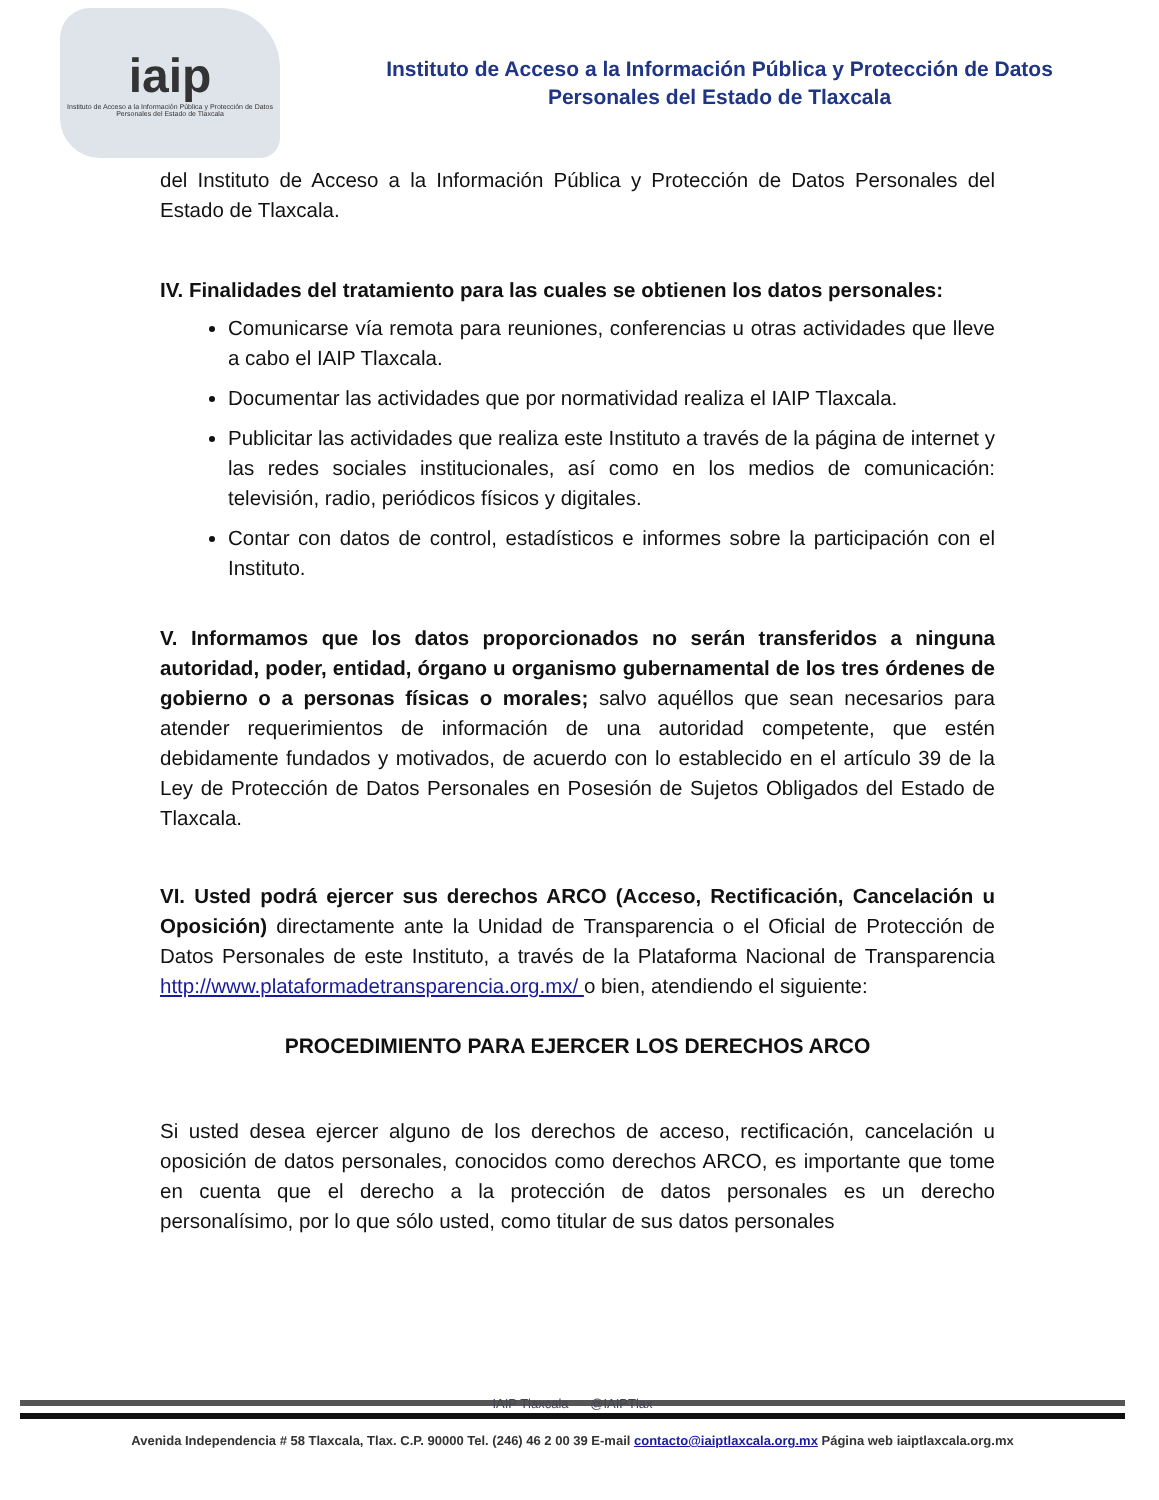iaip
Instituto de Acceso a la Información Pública y Protección de Datos Personales del Estado de Tlaxcala
Instituto de Acceso a la Información Pública y Protección de Datos
Personales del Estado de Tlaxcala
del Instituto de Acceso a la Información Pública y Protección de Datos Personales del Estado de Tlaxcala.
IV. Finalidades del tratamiento para las cuales se obtienen los datos personales:
Comunicarse vía remota para reuniones, conferencias u otras actividades que lleve a cabo el IAIP Tlaxcala.
Documentar las actividades que por normatividad realiza el IAIP Tlaxcala.
Publicitar las actividades que realiza este Instituto a través de la página de internet y las redes sociales institucionales, así como en los medios de comunicación: televisión, radio, periódicos físicos y digitales.
Contar con datos de control, estadísticos e informes sobre la participación con el Instituto.
V. Informamos que los datos proporcionados no serán transferidos a ninguna autoridad, poder, entidad, órgano u organismo gubernamental de los tres órdenes de gobierno o a personas físicas o morales; salvo aquéllos que sean necesarios para atender requerimientos de información de una autoridad competente, que estén debidamente fundados y motivados, de acuerdo con lo establecido en el artículo 39 de la Ley de Protección de Datos Personales en Posesión de Sujetos Obligados del Estado de Tlaxcala.
VI. Usted podrá ejercer sus derechos ARCO (Acceso, Rectificación, Cancelación u Oposición) directamente ante la Unidad de Transparencia o el Oficial de Protección de Datos Personales de este Instituto, a través de la Plataforma Nacional de Transparencia http://www.plataformadetransparencia.org.mx/ o bien, atendiendo el siguiente:
PROCEDIMIENTO PARA EJERCER LOS DERECHOS ARCO
Si usted desea ejercer alguno de los derechos de acceso, rectificación, cancelación u oposición de datos personales, conocidos como derechos ARCO, es importante que tome en cuenta que el derecho a la protección de datos personales es un derecho personalísimo, por lo que sólo usted, como titular de sus datos personales
IAIP Tlaxcala @IAIPTlax
Avenida Independencia # 58 Tlaxcala, Tlax. C.P. 90000 Tel. (246) 46 2 00 39 E-mail contacto@iaiptlaxcala.org.mx Página web iaiptlaxcala.org.mx